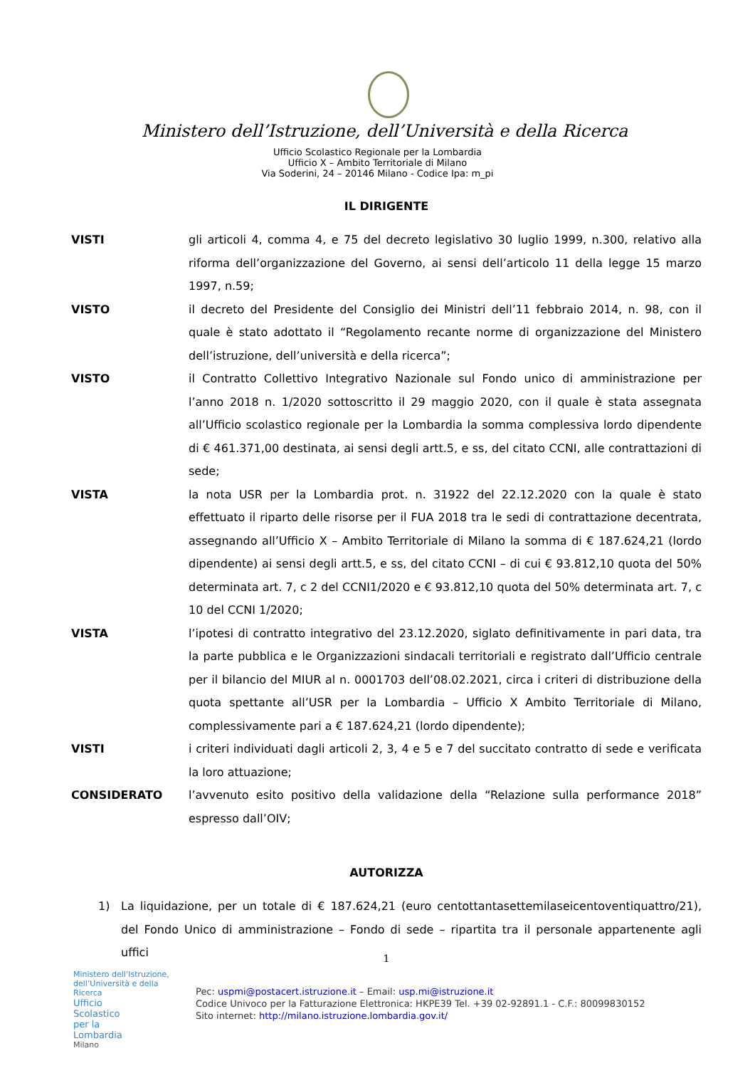Ministero dell’Istruzione, dell’Università e della Ricerca
Ufficio Scolastico Regionale per la Lombardia
Ufficio X – Ambito Territoriale di Milano
Via Soderini, 24 – 20146 Milano - Codice Ipa: m_pi
IL DIRIGENTE
VISTI gli articoli 4, comma 4, e 75 del decreto legislativo 30 luglio 1999, n.300, relativo alla riforma dell’organizzazione del Governo, ai sensi dell’articolo 11 della legge 15 marzo 1997, n.59;
VISTO il decreto del Presidente del Consiglio dei Ministri dell’11 febbraio 2014, n. 98, con il quale è stato adottato il “Regolamento recante norme di organizzazione del Ministero dell’istruzione, dell’università e della ricerca”;
VISTO il Contratto Collettivo Integrativo Nazionale sul Fondo unico di amministrazione per l’anno 2018 n. 1/2020 sottoscritto il 29 maggio 2020, con il quale è stata assegnata all’Ufficio scolastico regionale per la Lombardia la somma complessiva lordo dipendente di € 461.371,00 destinata, ai sensi degli artt.5, e ss, del citato CCNI, alle contrattazioni di sede;
VISTA la nota USR per la Lombardia prot. n. 31922 del 22.12.2020 con la quale è stato effettuato il riparto delle risorse per il FUA 2018 tra le sedi di contrattazione decentrata, assegnando all’Ufficio X – Ambito Territoriale di Milano la somma di € 187.624,21 (lordo dipendente) ai sensi degli artt.5, e ss, del citato CCNI – di cui € 93.812,10 quota del 50% determinata art. 7, c 2 del CCNI1/2020 e € 93.812,10 quota del 50% determinata art. 7, c 10 del CCNI 1/2020;
VISTA l’ipotesi di contratto integrativo del 23.12.2020, siglato definitivamente in pari data, tra la parte pubblica e le Organizzazioni sindacali territoriali e registrato dall’Ufficio centrale per il bilancio del MIUR al n. 0001703 dell’08.02.2021, circa i criteri di distribuzione della quota spettante all’USR per la Lombardia – Ufficio X Ambito Territoriale di Milano, complessivamente pari a € 187.624,21 (lordo dipendente);
VISTI i criteri individuati dagli articoli 2, 3, 4 e 5 e 7 del succitato contratto di sede e verificata la loro attuazione;
CONSIDERATO l’avvenuto esito positivo della validazione della “Relazione sulla performance 2018” espresso dall’OIV;
AUTORIZZA
1) La liquidazione, per un totale di € 187.624,21 (euro centottantasettemilaseicentoventiquattro/21), del Fondo Unico di amministrazione – Fondo di sede – ripartita tra il personale appartenente agli uffici
1
Ministero dell’Istruzione, dell’Università e della Ricerca
Ufficio
Scolastico
per la
Lombardia
Milano
Pec: uspmi@postacert.istruzione.it – Email: usp.mi@istruzione.it
Codice Univoco per la Fatturazione Elettronica: HKPE39 Tel. +39 02-92891.1 - C.F.: 80099830152
Sito internet: http://milano.istruzione.lombardia.gov.it/